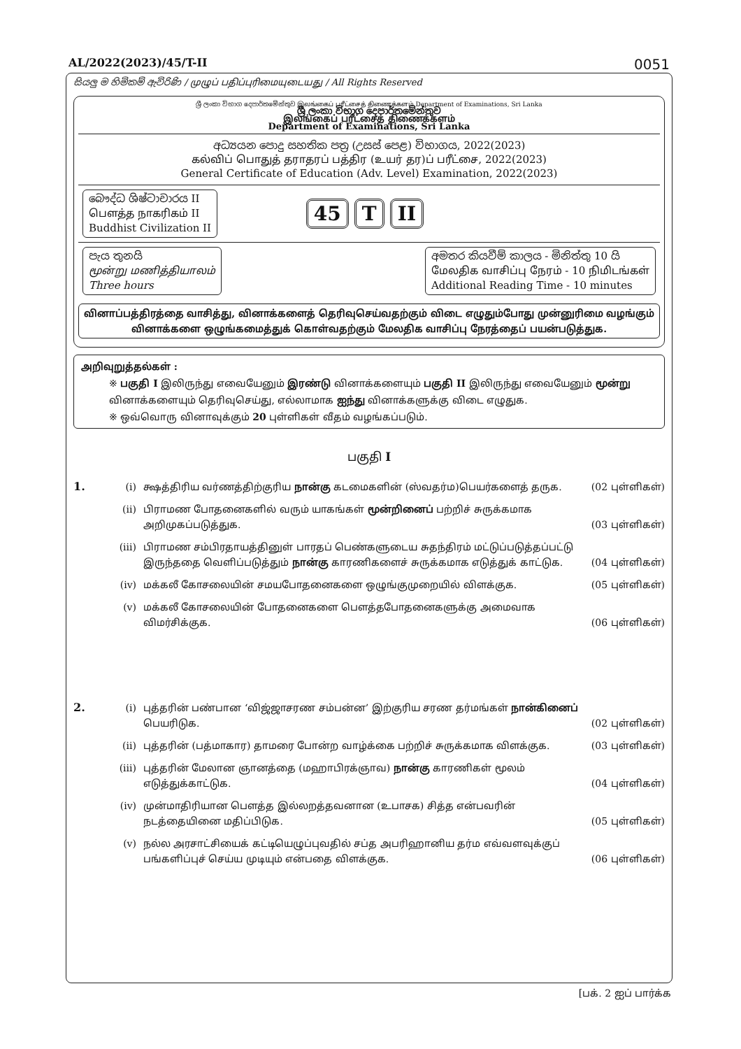AL/2022(2023)/45/T-II 0051
සියලු ම හිමිකම් ඇවිරිණි / முழுப் பதிப்புரிமையுடையது / All Rights Reserved
ශ්‍රී ලංකා විභාග දෙපාර්තමේන්තුව இலங்கைப் பரீட்சைத் திணைக்களம் Department of Examinations, Sri Lanka
ශ්‍රී ලංකා විභාග දෙපාර්තමේන්තුව
இலங்கைப் பரீட்சைத் திணைக்களம்
Department of Examinations, Sri Lanka
අධ්‍යයන පොදු සහතික පත්‍ර (උසස් පෙළ) විභාගය, 2022(2023)
கல்விப் பொதுத் தராதரப் பத்திர (உயர் தர)ப் பரீட்சை, 2022(2023)
General Certificate of Education (Adv. Level) Examination, 2022(2023)
බෞද්ධ ශිෂ්ටාචාරය II
பௌத்த நாகரிகம் II
Buddhist Civilization II
45 T II
පැය තුනයි
மூன்று மணித்தியாலம்
Three hours
අමතර කියවීම් කාලය - මිනිත්තු 10 යි
மேலதிக வாசிப்பு நேரம் - 10 நிமிடங்கள்
Additional Reading Time - 10 minutes
வினாப்பத்திரத்தை வாசித்து, வினாக்களைத் தெரிவுசெய்வதற்கும் விடை எழுதும்போது முன்னுரிமை வழங்கும் வினாக்களை ஒழுங்கமைத்துக் கொள்வதற்கும் மேலதிக வாசிப்பு நேரத்தைப் பயன்படுத்துக.
அறிவுறுத்தல்கள் :
※ பகுதி I இலிருந்து எவையேனும் இரண்டு வினாக்களையும் பகுதி II இலிருந்து எவையேனும் மூன்று வினாக்களையும் தெரிவுசெய்து, எல்லாமாக ஐந்து வினாக்களுக்கு விடை எழுதுக.
※ ஒவ்வொரு வினாவுக்கும் 20 புள்ளிகள் வீதம் வழங்கப்படும்.
பகுதி I
1. (i) க்ஷத்திரிய வர்ணத்திற்குரிய நான்கு கடமைகளின் (ஸ்வதர்ம)பெயர்களைத் தருக.
(02 புள்ளிகள்)
(ii) பிராமண போதனைகளில் வரும் யாகங்கள் மூன்றினைப் பற்றிச் சுருக்கமாக அறிமுகப்படுத்துக.
(03 புள்ளிகள்)
(iii) பிராமண சம்பிரதாயத்தினுள் பாரதப் பெண்களுடைய சுதந்திரம் மட்டுப்படுத்தப்பட்டு இருந்ததை வெளிப்படுத்தும் நான்கு காரணிகளைச் சுருக்கமாக எடுத்துக் காட்டுக.
(04 புள்ளிகள்)
(iv) மக்கலீ கோசலையின் சமயபோதனைகளை ஒழுங்குமுறையில் விளக்குக.
(05 புள்ளிகள்)
(v) மக்கலீ கோசலையின் போதனைகளை பௌத்தபோதனைகளுக்கு அமைவாக விமர்சிக்குக.
(06 புள்ளிகள்)
2. (i) புத்தரின் பண்பான ‘விஜ்ஜாசரண சம்பன்ன’ இற்குரிய சரண தர்மங்கள் நான்கினைப் பெயரிடுக.
(02 புள்ளிகள்)
(ii) புத்தரின் (பத்மாகார) தாமரை போன்ற வாழ்க்கை பற்றிச் சுருக்கமாக விளக்குக.
(03 புள்ளிகள்)
(iii) புத்தரின் மேலான ஞானத்தை (மஹாபிரக்ஞாவ) நான்கு காரணிகள் மூலம் எடுத்துக்காட்டுக.
(04 புள்ளிகள்)
(iv) முன்மாதிரியான பௌத்த இல்லறத்தவனான (உபாசக) சித்த என்பவரின் நடத்தையினை மதிப்பிடுக.
(05 புள்ளிகள்)
(v) நல்ல அரசாட்சியைக் கட்டியெழுப்புவதில் சப்த அபரிஹானிய தர்ம எவ்வளவுக்குப் பங்களிப்புச் செய்ய முடியும் என்பதை விளக்குக.
(06 புள்ளிகள்)
[பக். 2 ஐப் பார்க்க